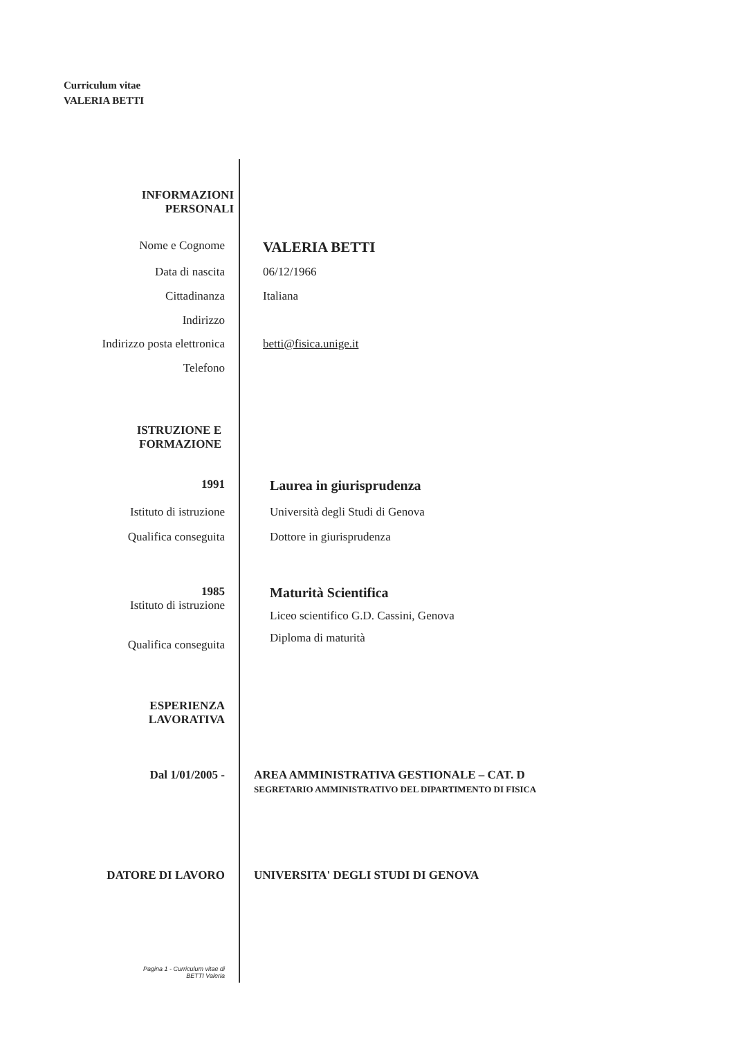Curriculum vitae
VALERIA BETTI
INFORMAZIONI
PERSONALI
Nome e Cognome
VALERIA BETTI
Data di nascita 06/12/1966
Cittadinanza Italiana
Indirizzo
Indirizzo posta elettronica betti@fisica.unige.it
Telefono
ISTRUZIONE E
FORMAZIONE
1991
Laurea in giurisprudenza
Istituto di istruzione Università degli Studi di Genova
Qualifica conseguita Dottore in giurisprudenza
1985
Istituto di istruzione
Maturità Scientifica
Liceo scientifico G.D. Cassini, Genova
Diploma di maturità
Qualifica conseguita
ESPERIENZA
LAVORATIVA
Dal 1/01/2005 - AREA AMMINISTRATIVA GESTIONALE – CAT. D
SEGRETARIO AMMINISTRATIVO DEL DIPARTIMENTO DI FISICA
DATORE DI LAVORO UNIVERSITA' DEGLI STUDI DI GENOVA
Pagina 1 - Curriculum vitae di
BETTI Valeria